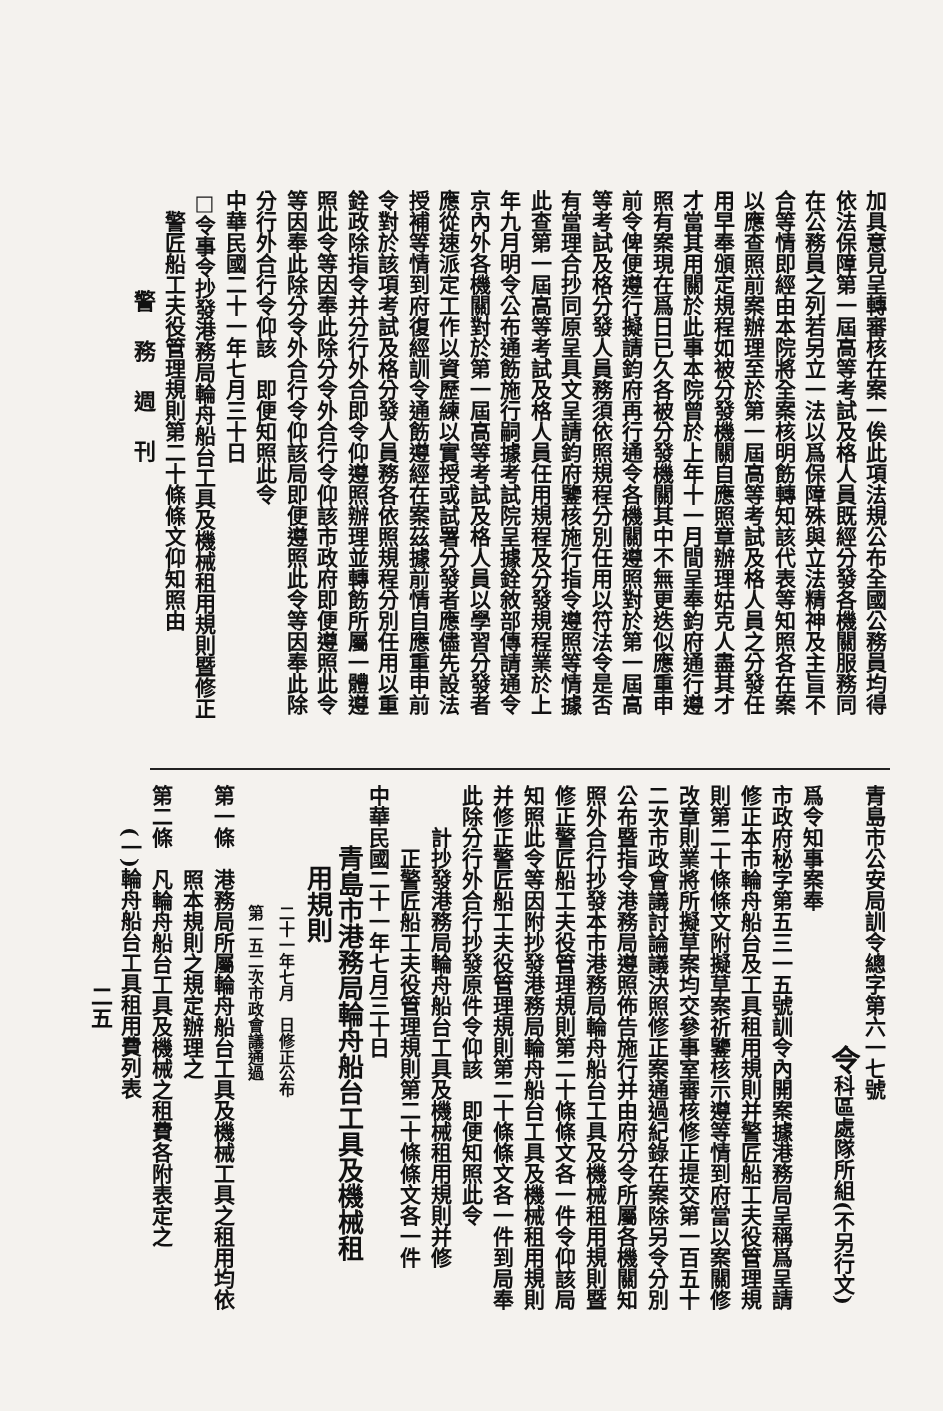加具意見呈轉審核在案一俟此項法規公布全國公務員均得
依法保障第一屆高等考試及格人員既經分發各機關服務同
在公務員之列若另立一法以爲保障殊與立法精神及主旨不
合等情即經由本院將全案核明飭轉知該代表等知照各在案
以應查照前案辦理至於第一屆高等考試及格人員之分發任
用早奉頒定規程如被分發機關自應照章辦理姑克人盡其才
才當其用關於此事本院曾於上年十一月間呈奉鈞府通行遵
照有案現在爲日已久各被分發機關其中不無更迭似應重申
前令俾便遵行擬請鈞府再行通令各機關遵照對於第一屆高
等考試及格分發人員務須依照規程分別任用以符法令是否
有當理合抄同原呈具文呈請鈞府鑒核施行指令遵照等情據
此查第一屆高等考試及格人員任用規程及分發規程業於上
年九月明令公布通飭施行嗣據考試院呈據銓敘部傳請通令
京內外各機關對於第一屆高等考試及格人員以學習分發者
應從速派定工作以資歷練以實授或試署分發者應儘先設法
授補等情到府復經訓令通飭遵經在案茲據前情自應重申前
令對於該項考試及格分發人員務各依照規程分別任用以重
銓政除指令并分行外合即令仰遵照辦理並轉飭所屬一體遵
照此令等因奉此除分令外合行令仰該市政府即便遵照此令
等因奉此除分令外合行令仰該局即便遵照此令等因奉此除
分行外合行令仰該　即便知照此令
中華民國二十一年七月三十日
□令事令抄發港務局輪舟船台工具及機械租用規則暨修正
　警匠船工夫役管理規則第二十條條文仰知照由
警務週刊
青島市公安局訓令總字第六一七號
令科區處隊所組(不另行文)
爲令知事案奉
市政府秘字第五三一五號訓令內開案據港務局呈稱爲呈請
修正本市輪舟船台及工具租用規則并警匠船工夫役管理規
則第二十條條文附擬草案祈鑒核示遵等情到府當以案關修
改章則業將所擬草案均交參事室審核修正提交第一百五十
二次市政會議討論議決照修正案通過紀錄在案除另令分別
公布暨指令港務局遵照佈告施行并由府分令所屬各機關知
照外合行抄發本市港務局輪舟船台工具及機械租用規則暨
修正警匠船工夫役管理規則第二十條條文各一件令仰該局
知照此令等因附抄發港務局輪舟船台工具及機械租用規則
并修正警匠船工夫役管理規則第二十條條文各一件到局奉
此除分行外合行抄發原件令仰該　即便知照此令
計抄發港務局輪舟船台工具及機械租用規則并修
正警匠船工夫役管理規則第二十條條文各一件
中華民國二十一年七月三十日
青島市港務局輪舟船台工具及機械租
用規則
二十一年七月　日修正公布
第一五二次市政會議通過
第一條　港務局所屬輪舟船台工具及機械工具之租用均依
照本規則之規定辦理之
第二條　凡輪舟船台工具及機械之租費各附表定之
(一)輪舟船台工具租用費列表
二五